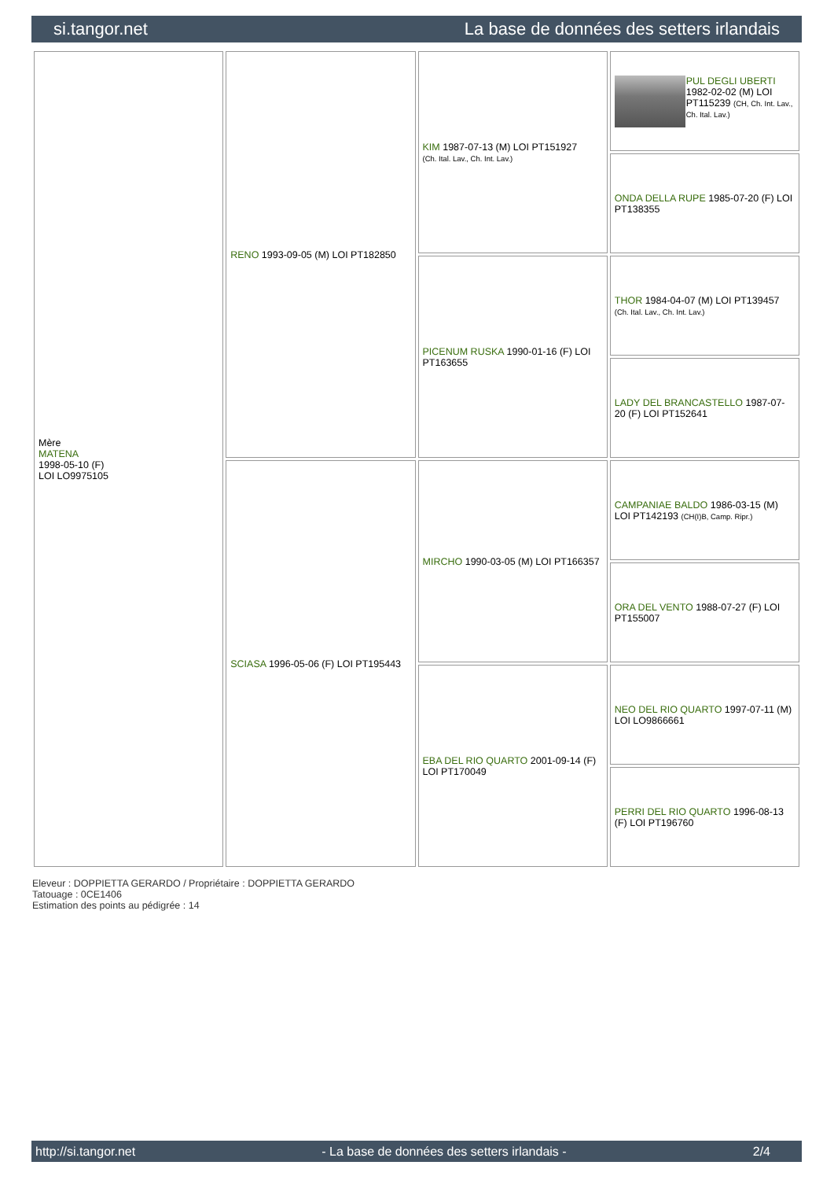si.tangor.net La base de données des setters irlandais
| Mère MATENA 1998-05-10 (F) LOI LO9975105 | RENO 1993-09-05 (M) LOI PT182850 | KIM 1987-07-13 (M) LOI PT151927 (Ch. Ital. Lav., Ch. Int. Lav.) | PUL DEGLI UBERTI 1982-02-02 (M) LOI PT115239 (CH, Ch. Int. Lav., Ch. Ital. Lav.) |
| | | | ONDA DELLA RUPE 1985-07-20 (F) LOI PT138355 |
| | | PICENUM RUSKA 1990-01-16 (F) LOI PT163655 | THOR 1984-04-07 (M) LOI PT139457 (Ch. Ital. Lav., Ch. Int. Lav.) |
| | | | LADY DEL BRANCASTELLO 1987-07-20 (F) LOI PT152641 |
| | SCIASA 1996-05-06 (F) LOI PT195443 | MIRCHO 1990-03-05 (M) LOI PT166357 | CAMPANIAE BALDO 1986-03-15 (M) LOI PT142193 (CH(I)B, Camp. Ripr.) |
| | | | ORA DEL VENTO 1988-07-27 (F) LOI PT155007 |
| | | EBA DEL RIO QUARTO 2001-09-14 (F) LOI PT170049 | NEO DEL RIO QUARTO 1997-07-11 (M) LOI LO9866661 |
| | | | PERRI DEL RIO QUARTO 1996-08-13 (F) LOI PT196760 |
Eleveur : DOPPIETTA GERARDO / Propriétaire : DOPPIETTA GERARDO
Tatouage : 0CE1406
Estimation des points au pédigrée : 14
http://si.tangor.net - La base de données des setters irlandais - 2/4